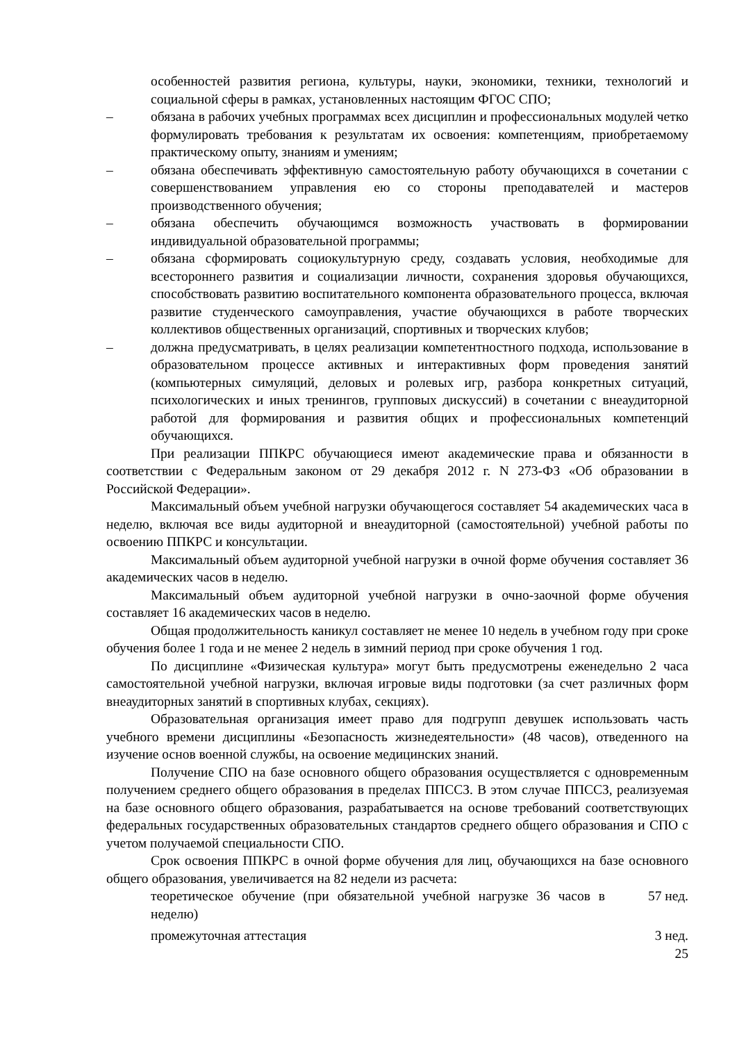особенностей развития региона, культуры, науки, экономики, техники, технологий и социальной сферы в рамках, установленных настоящим ФГОС СПО;
– обязана в рабочих учебных программах всех дисциплин и профессиональных модулей четко формулировать требования к результатам их освоения: компетенциям, приобретаемому практическому опыту, знаниям и умениям;
– обязана обеспечивать эффективную самостоятельную работу обучающихся в сочетании с совершенствованием управления ею со стороны преподавателей и мастеров производственного обучения;
– обязана обеспечить обучающимся возможность участвовать в формировании индивидуальной образовательной программы;
– обязана сформировать социокультурную среду, создавать условия, необходимые для всестороннего развития и социализации личности, сохранения здоровья обучающихся, способствовать развитию воспитательного компонента образовательного процесса, включая развитие студенческого самоуправления, участие обучающихся в работе творческих коллективов общественных организаций, спортивных и творческих клубов;
– должна предусматривать, в целях реализации компетентностного подхода, использование в образовательном процессе активных и интерактивных форм проведения занятий (компьютерных симуляций, деловых и ролевых игр, разбора конкретных ситуаций, психологических и иных тренингов, групповых дискуссий) в сочетании с внеаудиторной работой для формирования и развития общих и профессиональных компетенций обучающихся.
При реализации ППКРС обучающиеся имеют академические права и обязанности в соответствии с Федеральным законом от 29 декабря 2012 г. N 273-ФЗ «Об образовании в Российской Федерации».
Максимальный объем учебной нагрузки обучающегося составляет 54 академических часа в неделю, включая все виды аудиторной и внеаудиторной (самостоятельной) учебной работы по освоению ППКРС и консультации.
Максимальный объем аудиторной учебной нагрузки в очной форме обучения составляет 36 академических часов в неделю.
Максимальный объем аудиторной учебной нагрузки в очно-заочной форме обучения составляет 16 академических часов в неделю.
Общая продолжительность каникул составляет не менее 10 недель в учебном году при сроке обучения более 1 года и не менее 2 недель в зимний период при сроке обучения 1 год.
По дисциплине «Физическая культура» могут быть предусмотрены еженедельно 2 часа самостоятельной учебной нагрузки, включая игровые виды подготовки (за счет различных форм внеаудиторных занятий в спортивных клубах, секциях).
Образовательная организация имеет право для подгрупп девушек использовать часть учебного времени дисциплины «Безопасность жизнедеятельности» (48 часов), отведенного на изучение основ военной службы, на освоение медицинских знаний.
Получение СПО на базе основного общего образования осуществляется с одновременным получением среднего общего образования в пределах ППССЗ. В этом случае ППССЗ, реализуемая на базе основного общего образования, разрабатывается на основе требований соответствующих федеральных государственных образовательных стандартов среднего общего образования и СПО с учетом получаемой специальности СПО.
Срок освоения ППКРС в очной форме обучения для лиц, обучающихся на базе основного общего образования, увеличивается на 82 недели из расчета:
теоретическое обучение (при обязательной учебной нагрузке 36 часов в неделю) 57 нед.
промежуточная аттестация 3 нед.
25